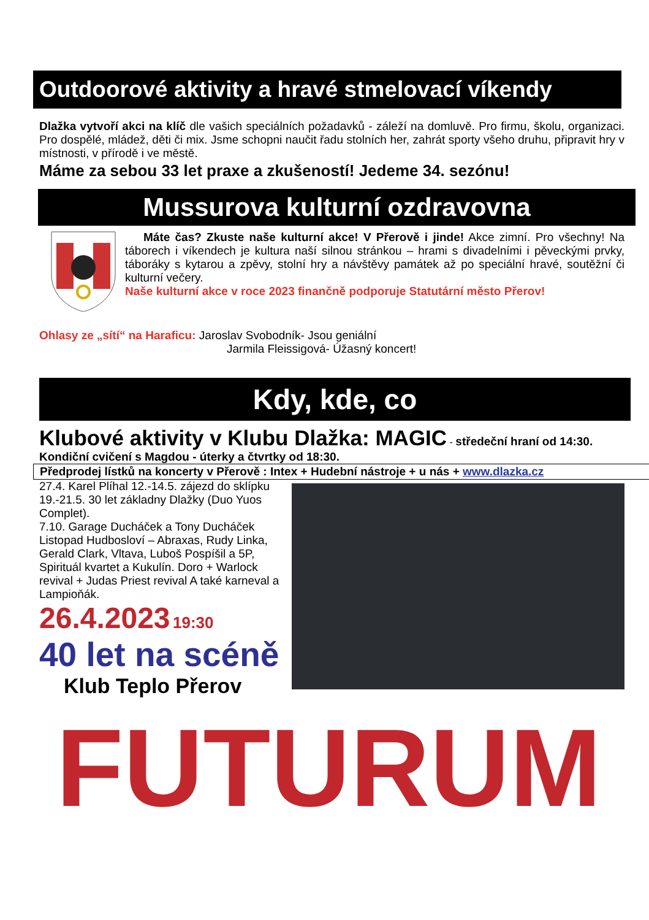Outdoorové aktivity a hravé stmelovací víkendy
Dlažka vytvoří akci na klíč dle vašich speciálních požadavků - záleží na domluvě. Pro firmu, školu, organizaci. Pro dospělé, mládež, děti či mix. Jsme schopni naučit řadu stolních her, zahrát sporty všeho druhu, připravit hry v místnosti, v přírodě i ve městě.
Máme za sebou 33 let praxe a zkušeností! Jedeme 34. sezónu!
Mussurova kulturní ozdravovna
Máte čas? Zkuste naše kulturní akce! V Přerově i jinde! Akce zimní. Pro všechny! Na táborech i víkendech je kultura naší silnou stránkou – hrami s divadelními i pěveckými prvky, táboráky s kytarou a zpěvy, stolní hry a návštěvy památek až po speciální hravé, soutěžní či kulturní večery.
Naše kulturní akce v roce 2023 finančně podporuje Statutární město Přerov!
Ohlasy ze „sítí“ na Haraficu: Jaroslav Svobodník- Jsou geniální
Jarmila Fleissigová- Úžasný koncert!
Kdy, kde, co
Klubové aktivity v Klubu Dlažka: MAGIC - středeční hraní od 14:30.
Kondiční cvičení s Magdou - úterky a čtvrtky od 18:30.
Předprodej lístků na koncerty v Přerově : Intex + Hudební nástroje + u nás + www.dlazka.cz
27.4. Karel Plíhal 12.-14.5. zájezd do sklípku 19.-21.5. 30 let základny Dlažky (Duo Yuos Complet).
7.10. Garage Ducháček a Tony Ducháček Listopad Hudbosloví – Abraxas, Rudy Linka, Gerald Clark, Vltava, Luboš Pospíšil a 5P, Spirituál kvartet a Kukulín. Doro + Warlock revival + Judas Priest revival A také karneval a Lampioňák.
26.4.2023 19:30
40 let na scéně
Klub Teplo Přerov
FUTURUM